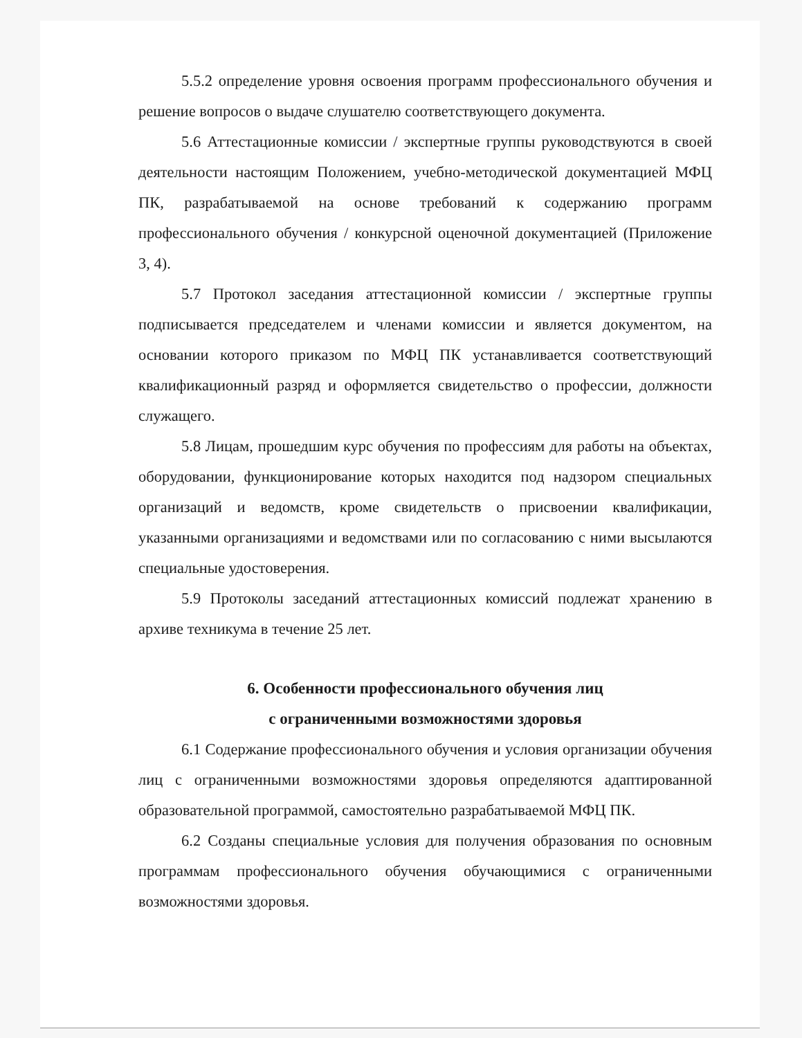5.5.2 определение уровня освоения программ профессионального обучения и решение вопросов о выдаче слушателю соответствующего документа.
5.6 Аттестационные комиссии / экспертные группы руководствуются в своей деятельности настоящим Положением, учебно-методической документацией МФЦ ПК, разрабатываемой на основе требований к содержанию программ профессионального обучения / конкурсной оценочной документацией (Приложение 3, 4).
5.7 Протокол заседания аттестационной комиссии / экспертные группы подписывается председателем и членами комиссии и является документом, на основании которого приказом по МФЦ ПК устанавливается соответствующий квалификационный разряд и оформляется свидетельство о профессии, должности служащего.
5.8 Лицам, прошедшим курс обучения по профессиям для работы на объектах, оборудовании, функционирование которых находится под надзором специальных организаций и ведомств, кроме свидетельств о присвоении квалификации, указанными организациями и ведомствами или по согласованию с ними высылаются специальные удостоверения.
5.9 Протоколы заседаний аттестационных комиссий подлежат хранению в архиве техникума в течение 25 лет.
6. Особенности профессионального обучения лиц
с ограниченными возможностями здоровья
6.1 Содержание профессионального обучения и условия организации обучения лиц с ограниченными возможностями здоровья определяются адаптированной образовательной программой, самостоятельно разрабатываемой МФЦ ПК.
6.2 Созданы специальные условия для получения образования по основным программам профессионального обучения обучающимися с ограниченными возможностями здоровья.